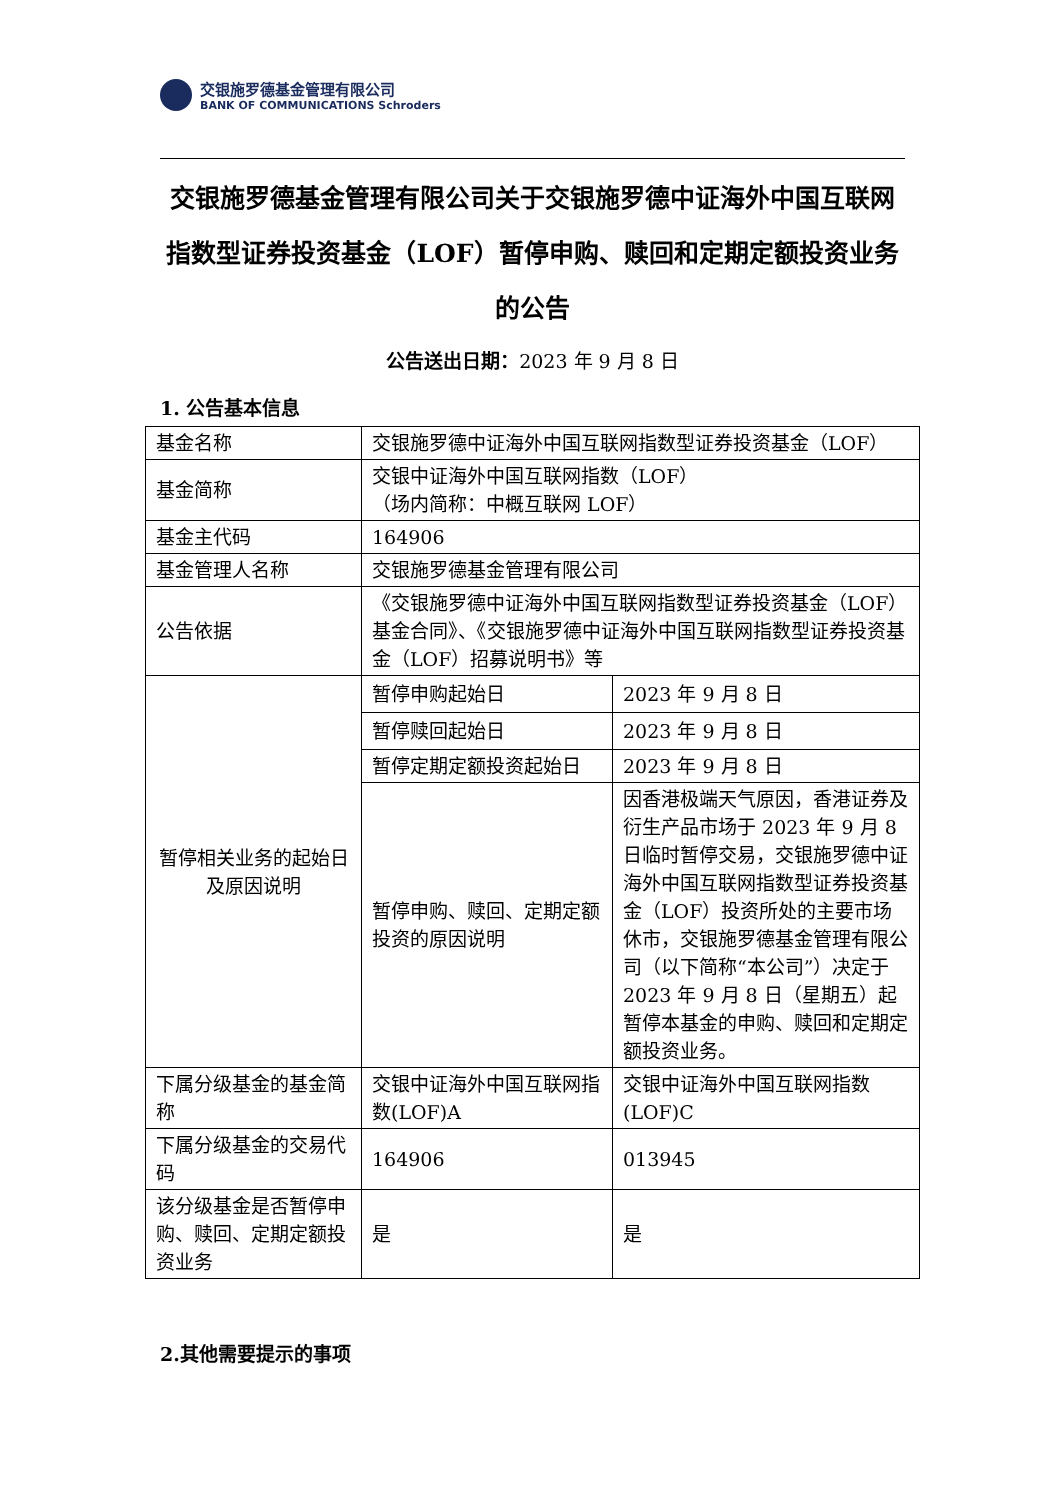交银施罗德基金管理有限公司
BANK OF COMMUNICATIONS Schroders
交银施罗德基金管理有限公司关于交银施罗德中证海外中国互联网指数型证券投资基金（LOF）暂停申购、赎回和定期定额投资业务的公告
公告送出日期：2023 年 9 月 8 日
1. 公告基本信息
| 基金名称 | 交银施罗德中证海外中国互联网指数型证券投资基金（LOF） | |
| 基金简称 | 交银中证海外中国互联网指数（LOF） （场内简称：中概互联网 LOF） | |
| 基金主代码 | 164906 | |
| 基金管理人名称 | 交银施罗德基金管理有限公司 | |
| 公告依据 | 《交银施罗德中证海外中国互联网指数型证券投资基金（LOF）基金合同》、《交银施罗德中证海外中国互联网指数型证券投资基金（LOF）招募说明书》等 | |
| 暂停相关业务的起始日及原因说明 | 暂停申购起始日 | 2023 年 9 月 8 日 |
| | 暂停赎回起始日 | 2023 年 9 月 8 日 |
| | 暂停定期定额投资起始日 | 2023 年 9 月 8 日 |
| | 暂停申购、赎回、定期定额投资的原因说明 | 因香港极端天气原因，香港证券及衍生产品市场于 2023 年 9 月 8 日临时暂停交易，交银施罗德中证海外中国互联网指数型证券投资基金（LOF）投资所处的主要市场休市，交银施罗德基金管理有限公司（以下简称“本公司”）决定于 2023 年 9 月 8 日（星期五）起暂停本基金的申购、赎回和定期定额投资业务。 |
| 下属分级基金的基金简称 | 交银中证海外中国互联网指数(LOF)A | 交银中证海外中国互联网指数(LOF)C |
| 下属分级基金的交易代码 | 164906 | 013945 |
| 该分级基金是否暂停申购、赎回、定期定额投资业务 | 是 | 是 |
2.其他需要提示的事项